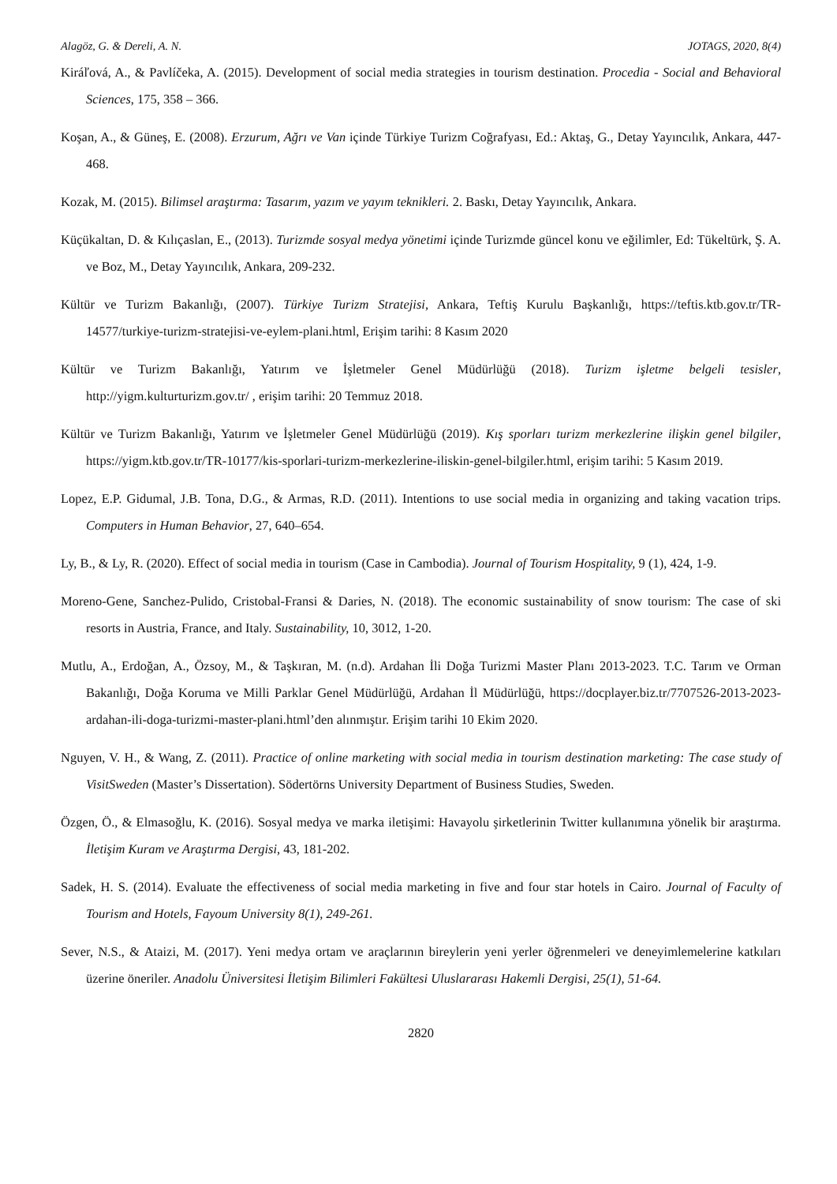Alagöz, G. & Dereli, A. N. JOTAGS, 2020, 8(4)
Kiráľová, A., & Pavlíčeka, A. (2015). Development of social media strategies in tourism destination. Procedia - Social and Behavioral Sciences, 175, 358 – 366.
Koşan, A., & Güneş, E. (2008). Erzurum, Ağrı ve Van içinde Türkiye Turizm Coğrafyası, Ed.: Aktaş, G., Detay Yayıncılık, Ankara, 447-468.
Kozak, M. (2015). Bilimsel araştırma: Tasarım, yazım ve yayım teknikleri. 2. Baskı, Detay Yayıncılık, Ankara.
Küçükaltan, D. & Kılıçaslan, E., (2013). Turizmde sosyal medya yönetimi içinde Turizmde güncel konu ve eğilimler, Ed: Tükeltürk, Ş. A. ve Boz, M., Detay Yayıncılık, Ankara, 209-232.
Kültür ve Turizm Bakanlığı, (2007). Türkiye Turizm Stratejisi, Ankara, Teftiş Kurulu Başkanlığı, https://teftis.ktb.gov.tr/TR-14577/turkiye-turizm-stratejisi-ve-eylem-plani.html, Erişim tarihi: 8 Kasım 2020
Kültür ve Turizm Bakanlığı, Yatırım ve İşletmeler Genel Müdürlüğü (2018). Turizm işletme belgeli tesisler, http://yigm.kulturturizm.gov.tr/ , erişim tarihi: 20 Temmuz 2018.
Kültür ve Turizm Bakanlığı, Yatırım ve İşletmeler Genel Müdürlüğü (2019). Kış sporları turizm merkezlerine ilişkin genel bilgiler, https://yigm.ktb.gov.tr/TR-10177/kis-sporlari-turizm-merkezlerine-iliskin-genel-bilgiler.html, erişim tarihi: 5 Kasım 2019.
Lopez, E.P. Gidumal, J.B. Tona, D.G., & Armas, R.D. (2011). Intentions to use social media in organizing and taking vacation trips. Computers in Human Behavior, 27, 640–654.
Ly, B., & Ly, R. (2020). Effect of social media in tourism (Case in Cambodia). Journal of Tourism Hospitality, 9 (1), 424, 1-9.
Moreno-Gene, Sanchez-Pulido, Cristobal-Fransi & Daries, N. (2018). The economic sustainability of snow tourism: The case of ski resorts in Austria, France, and Italy. Sustainability, 10, 3012, 1-20.
Mutlu, A., Erdoğan, A., Özsoy, M., & Taşkıran, M. (n.d). Ardahan İli Doğa Turizmi Master Planı 2013-2023. T.C. Tarım ve Orman Bakanlığı, Doğa Koruma ve Milli Parklar Genel Müdürlüğü, Ardahan İl Müdürlüğü, https://docplayer.biz.tr/7707526-2013-2023-ardahan-ili-doga-turizmi-master-plani.html’den alınmıştır. Erişim tarihi 10 Ekim 2020.
Nguyen, V. H., & Wang, Z. (2011). Practice of online marketing with social media in tourism destination marketing: The case study of VisitSweden (Master’s Dissertation). Södertörns University Department of Business Studies, Sweden.
Özgen, Ö., & Elmasoğlu, K. (2016). Sosyal medya ve marka iletişimi: Havayolu şirketlerinin Twitter kullanımına yönelik bir araştırma. İletişim Kuram ve Araştırma Dergisi, 43, 181-202.
Sadek, H. S. (2014). Evaluate the effectiveness of social media marketing in five and four star hotels in Cairo. Journal of Faculty of Tourism and Hotels, Fayoum University 8(1), 249-261.
Sever, N.S., & Ataizi, M. (2017). Yeni medya ortam ve araçlarının bireylerin yeni yerler öğrenmeleri ve deneyimlemelerine katkıları üzerine öneriler. Anadolu Üniversitesi İletişim Bilimleri Fakültesi Uluslararası Hakemli Dergisi, 25(1), 51-64.
2820